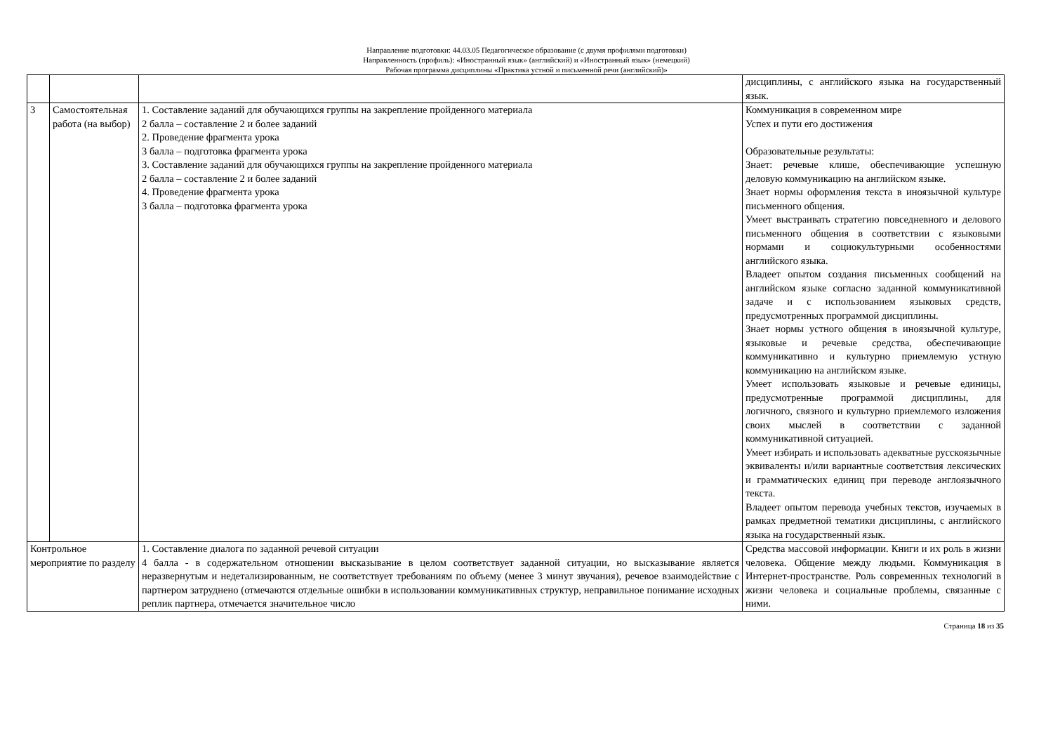Направление подготовки: 44.03.05 Педагогическое образование (с двумя профилями подготовки)
Направленность (профиль): «Иностранный язык» (английский) и «Иностранный язык» (немецкий)
Рабочая программа дисциплины «Практика устной и письменной речи (английский)»
| | | | дисциплины, с английского языка на государственный язык. |
| 3 | Самостоятельная работа (на выбор) | 1. Составление заданий для обучающихся группы на закрепление пройденного материала 2 балла – составление 2 и более заданий 2. Проведение фрагмента урока 3 балла – подготовка фрагмента урока 3. Составление заданий для обучающихся группы на закрепление пройденного материала 2 балла – составление 2 и более заданий 4. Проведение фрагмента урока 3 балла – подготовка фрагмента урока | Коммуникация в современном мире Успех и пути его достижения Образовательные результаты: Знает: речевые клише, обеспечивающие успешную деловую коммуникацию на английском языке. Знает нормы оформления текста в иноязычной культуре письменного общения. Умеет выстраивать стратегию повседневного и делового письменного общения в соответствии с языковыми нормами и социокультурными особенностями английского языка. Владеет опытом создания письменных сообщений на английском языке согласно заданной коммуникативной задаче и с использованием языковых средств, предусмотренных программой дисциплины. Знает нормы устного общения в иноязычной культуре, языковые и речевые средства, обеспечивающие коммуникативно и культурно приемлемую устную коммуникацию на английском языке. Умеет использовать языковые и речевые единицы, предусмотренные программой дисциплины, для логичного, связного и культурно приемлемого изложения своих мыслей в соответствии с заданной коммуникативной ситуацией. Умеет избирать и использовать адекватные русскоязычные эквиваленты и/или вариантные соответствия лексических и грамматических единиц при переводе англоязычного текста. Владеет опытом перевода учебных текстов, изучаемых в рамках предметной тематики дисциплины, с английского языка на государственный язык. |
| Контрольное мероприятие по разделу | | 1. Составление диалога по заданной речевой ситуации 4 балла - в содержательном отношении высказывание в целом соответствует заданной ситуации, но высказывание является неразвернутым и недетализированным, не соответствует требованиям по объему (менее 3 минут звучания), речевое взаимодействие с партнером затруднено (отмечаются отдельные ошибки в использовании коммуникативных структур, неправильное понимание исходных реплик партнера, отмечается значительное число | Средства массовой информации. Книги и их роль в жизни человека. Общение между людьми. Коммуникация в Интернет-пространстве. Роль современных технологий в жизни человека и социальные проблемы, связанные с ними. |
Страница 18 из 35